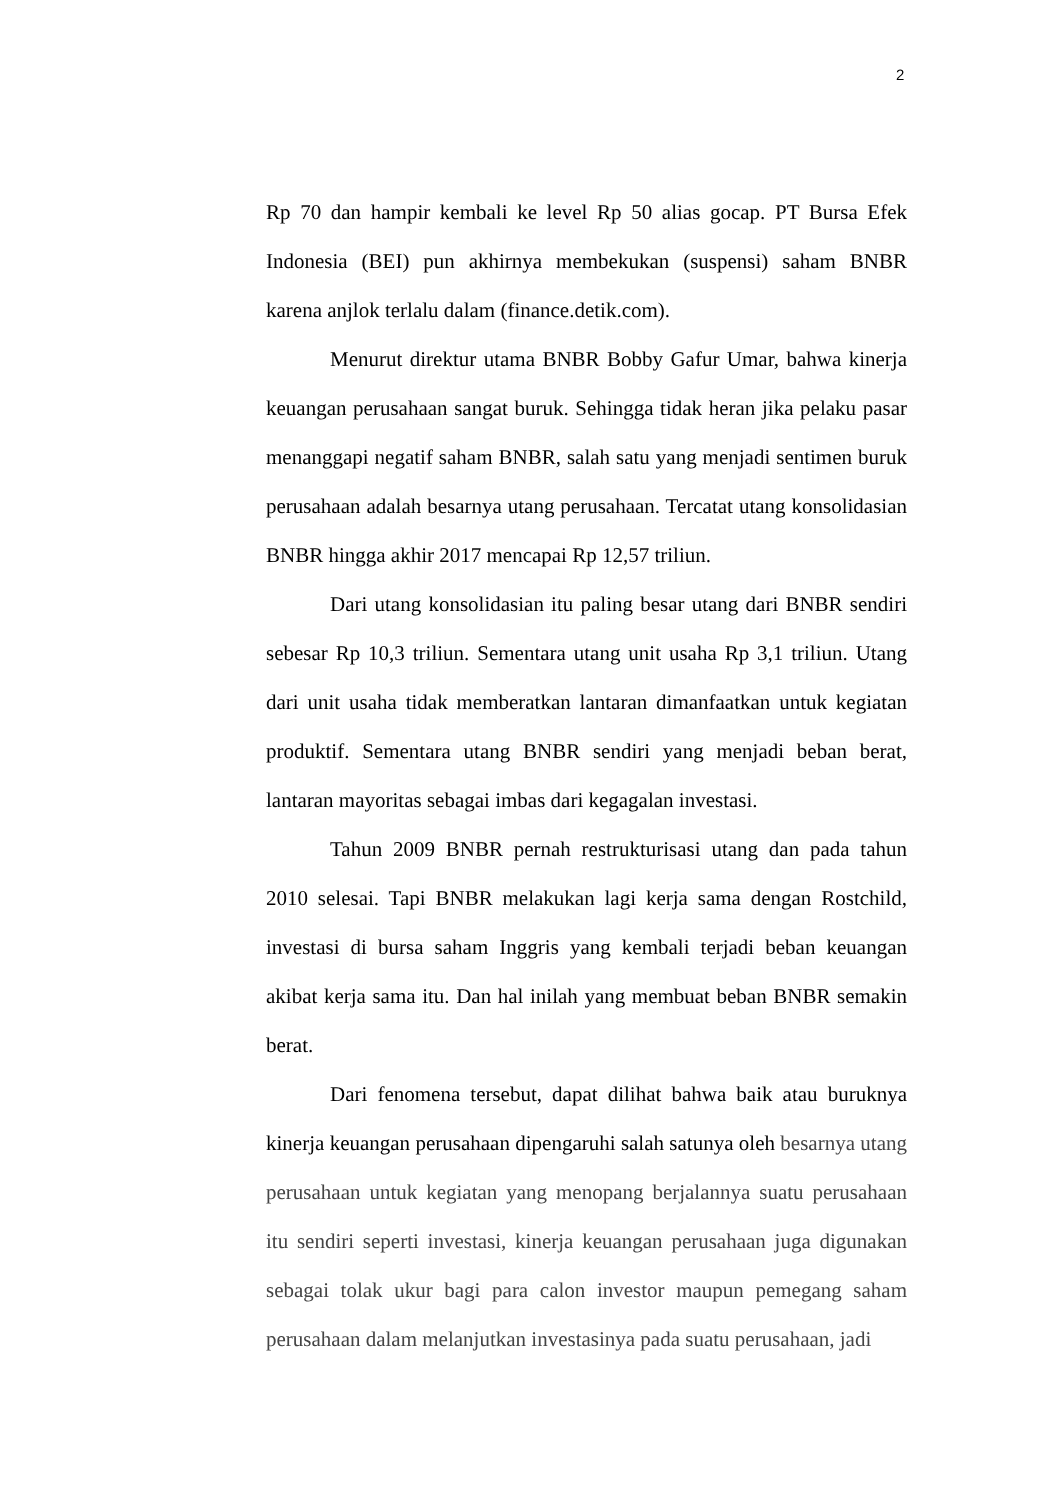2
Rp 70 dan hampir kembali ke level Rp 50 alias gocap. PT Bursa Efek Indonesia (BEI) pun akhirnya membekukan (suspensi) saham BNBR karena anjlok terlalu dalam (finance.detik.com).
Menurut direktur utama BNBR Bobby Gafur Umar, bahwa kinerja keuangan perusahaan sangat buruk. Sehingga tidak heran jika pelaku pasar menanggapi negatif saham BNBR, salah satu yang menjadi sentimen buruk perusahaan adalah besarnya utang perusahaan. Tercatat utang konsolidasian BNBR hingga akhir 2017 mencapai Rp 12,57 triliun.
Dari utang konsolidasian itu paling besar utang dari BNBR sendiri sebesar Rp 10,3 triliun. Sementara utang unit usaha Rp 3,1 triliun. Utang dari unit usaha tidak memberatkan lantaran dimanfaatkan untuk kegiatan produktif. Sementara utang BNBR sendiri yang menjadi beban berat, lantaran mayoritas sebagai imbas dari kegagalan investasi.
Tahun 2009 BNBR pernah restrukturisasi utang dan pada tahun 2010 selesai. Tapi BNBR melakukan lagi kerja sama dengan Rostchild, investasi di bursa saham Inggris yang kembali terjadi beban keuangan akibat kerja sama itu. Dan hal inilah yang membuat beban BNBR semakin berat.
Dari fenomena tersebut, dapat dilihat bahwa baik atau buruknya kinerja keuangan perusahaan dipengaruhi salah satunya oleh besarnya utang perusahaan untuk kegiatan yang menopang berjalannya suatu perusahaan itu sendiri seperti investasi, kinerja keuangan perusahaan juga digunakan sebagai tolak ukur bagi para calon investor maupun pemegang saham perusahaan dalam melanjutkan investasinya pada suatu perusahaan, jadi